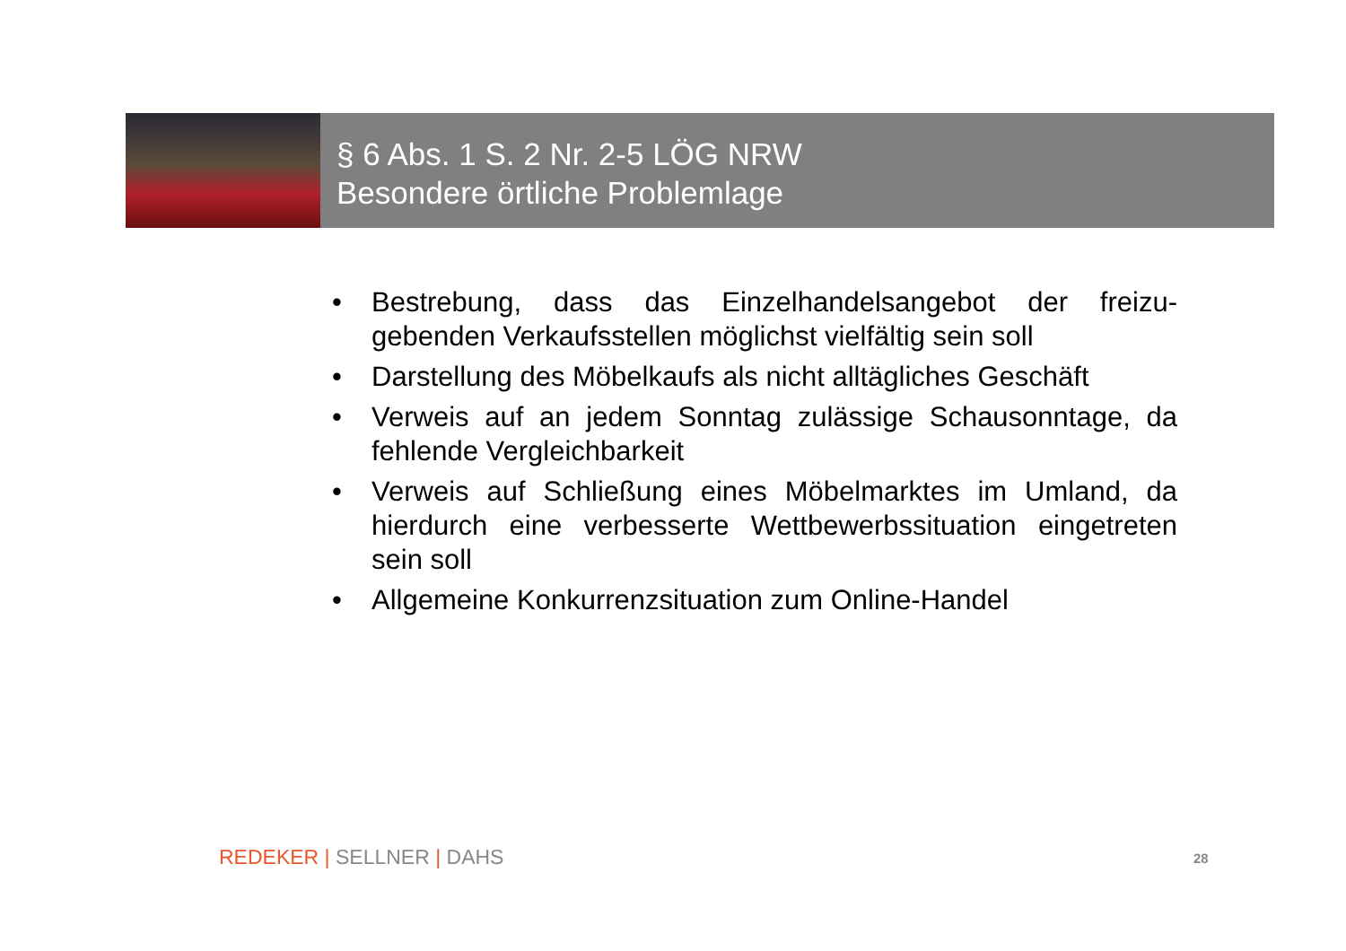§ 6 Abs. 1 S. 2 Nr. 2-5 LÖG NRW
Besondere örtliche Problemlage
• Bestrebung, dass das Einzelhandelsangebot der freizu-gebenden Verkaufsstellen möglichst vielfältig sein soll
• Darstellung des Möbelkaufs als nicht alltägliches Geschäft
• Verweis auf an jedem Sonntag zulässige Schausonntage, da fehlende Vergleichbarkeit
• Verweis auf Schließung eines Möbelmarktes im Umland, da hierdurch eine verbesserte Wettbewerbssituation eingetreten sein soll
• Allgemeine Konkurrenzsituation zum Online-Handel
REDEKER | SELLNER | DAHS 28